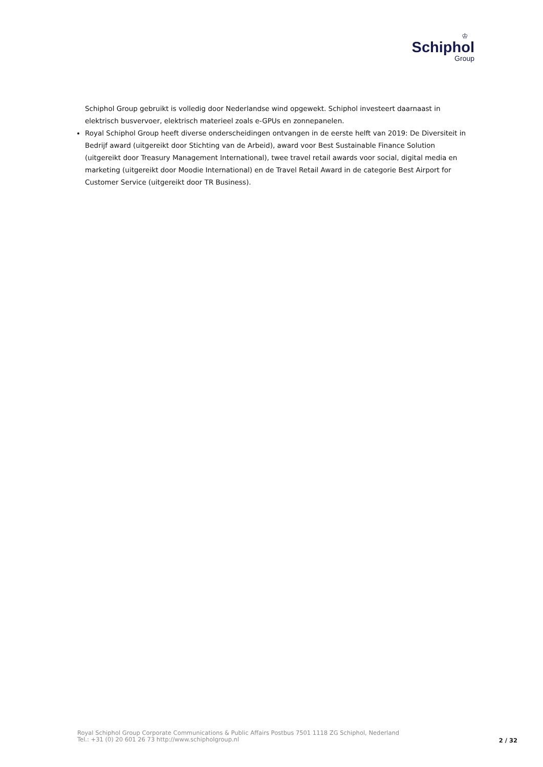♔
Schiphol
Group
Schiphol Group gebruikt is volledig door Nederlandse wind opgewekt. Schiphol investeert daarnaast in elektrisch busvervoer, elektrisch materieel zoals e-GPUs en zonnepanelen.
Royal Schiphol Group heeft diverse onderscheidingen ontvangen in de eerste helft van 2019: De Diversiteit in Bedrijf award (uitgereikt door Stichting van de Arbeid), award voor Best Sustainable Finance Solution (uitgereikt door Treasury Management International), twee travel retail awards voor social, digital media en marketing (uitgereikt door Moodie International) en de Travel Retail Award in de categorie Best Airport for Customer Service (uitgereikt door TR Business).
Royal Schiphol Group Corporate Communications & Public Affairs Postbus 7501 1118 ZG Schiphol, Nederland
Tel.: +31 (0) 20 601 26 73 http://www.schipholgroup.nl
2 / 32